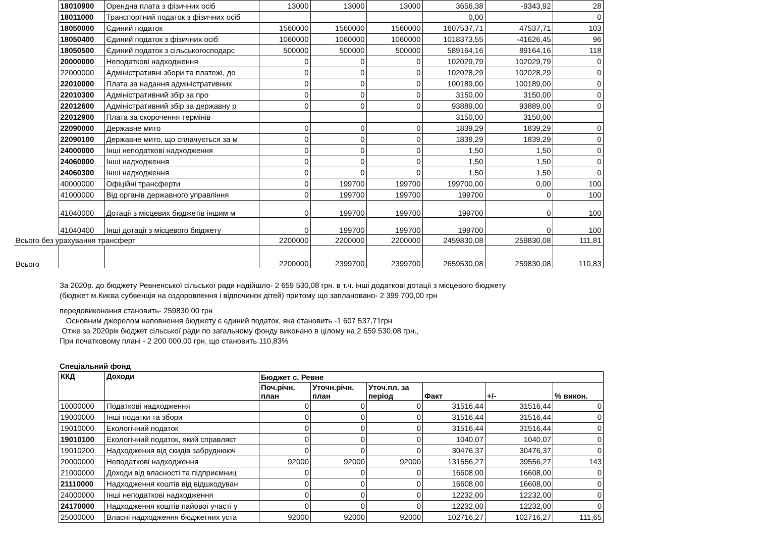| | 18010900 | Орендна плата з фізичних осіб | 13000 | 13000 | 13000 | 3656,38 | -9343,92 | 28 |
| | 18011000 | Транспортний податок з фізичних осіб | | | | 0,00 | | 0 |
| | 18050000 | Єдиний податок | 1560000 | 1560000 | 1560000 | 1607537,71 | 47537,71 | 103 |
| | 18050400 | Єдиний податок з фізичних осіб | 1060000 | 1060000 | 1060000 | 1018373,55 | -41626,45 | 96 |
| | 18050500 | Єдиний податок з сільськогосподарс | 500000 | 500000 | 500000 | 589164,16 | 89164,16 | 118 |
| | 20000000 | Неподаткові надходження | 0 | 0 | 0 | 102029,79 | 102029,79 | 0 |
| | 22000000 | Адміністративні збори та платежі, до | 0 | 0 | 0 | 102028,29 | 102028,29 | 0 |
| | 22010000 | Плата за надання адміністративних | 0 | 0 | 0 | 100189,00 | 100189,00 | 0 |
| | 22010300 | Адміністративний збір за про | 0 | 0 | 0 | 3150,00 | 3150,00 | 0 |
| | 22012600 | Адміністративний збір за державну р | 0 | 0 | 0 | 93889,00 | 93889,00 | 0 |
| | 22012900 | Плата за скорочення термінів | | | | 3150,00 | 3150,00 | |
| | 22090000 | Державне мито | 0 | 0 | 0 | 1839,29 | 1839,29 | 0 |
| | 22090100 | Державне мито, що сплачується за м | 0 | 0 | 0 | 1839,29 | 1839,29 | 0 |
| | 24000000 | Інші неподаткові надходження | 0 | 0 | 0 | 1,50 | 1,50 | 0 |
| | 24060000 | Інші надходження | 0 | 0 | 0 | 1,50 | 1,50 | 0 |
| | 24060300 | Інші надходження | 0 | 0 | 0 | 1,50 | 1,50 | 0 |
| | 40000000 | Офіційні трансферти | 0 | 199700 | 199700 | 199700,00 | 0,00 | 100 |
| | 41000000 | Від органів державного управління | 0 | 199700 | 199700 | 199700 | 0 | 100 |
| | 41040000 | Дотації з місцевих бюджетів іншим м | 0 | 199700 | 199700 | 199700 | 0 | 100 |
| | 41040400 | Інші дотації з місцевого бюджету | 0 | 199700 | 199700 | 199700 | 0 | 100 |
| Всього без урахування трансферт | | | 2200000 | 2200000 | 2200000 | 2459830,08 | 259830,08 | 111,81 |
| Всього | | | 2200000 | 2399700 | 2399700 | 2659530,08 | 259830,08 | 110,83 |
За 2020р. до бюджету Ревненської сільської ради надійшло- 2 659 530,08 грн. в т.ч. інші додаткові дотації з місцевого бюджету
(бюджет м.Києва субвенція на оздоровлення і відпочинок дітей) притому що заплановано- 2 399 700,00 грн
передовиконання становить- 259830,00 грн
Основним джерелом наповнення бюджету є єдиний податок, яка становить -1 607 537,71грн
Отже за 2020рік бюджет сільської ради по загальному фонду виконано в цілому на 2 659 530,08 грн.,
При початковому плані - 2 200 000,00 грн, що становить 110,83%
Спеціальний фонд
| ККД | Доходи | Бюджет с. Ревне | | | | | |
| --- | --- | --- | --- | --- | --- | --- | --- |
| | | Поч.річн. план | Уточн.річн. план | Уточ.пл. за період | Факт | +/- | % викон. |
| 10000000 | Податкові надходження | 0 | 0 | 0 | 31516,44 | 31516,44 | 0 |
| 19000000 | Інші податки та збори | 0 | 0 | 0 | 31516,44 | 31516,44 | 0 |
| 19010000 | Екологічний податок | 0 | 0 | 0 | 31516,44 | 31516,44 | 0 |
| 19010100 | Екологічний податок, який справляєт | 0 | 0 | 0 | 1040,07 | 1040,07 | 0 |
| 19010200 | Надходження від скидів забруднююч | 0 | 0 | 0 | 30476,37 | 30476,37 | 0 |
| 20000000 | Неподаткові надходження | 92000 | 92000 | 92000 | 131556,27 | 39556,27 | 143 |
| 21000000 | Доходи від власності та підприємниц | 0 | 0 | 0 | 16608,00 | 16608,00 | 0 |
| 21110000 | Надходження коштів від відшкодуван | 0 | 0 | 0 | 16608,00 | 16608,00 | 0 |
| 24000000 | Інші неподаткові надходження | 0 | 0 | 0 | 12232,00 | 12232,00 | 0 |
| 24170000 | Надходження коштів пайової участі у | 0 | 0 | 0 | 12232,00 | 12232,00 | 0 |
| 25000000 | Власні надходження бюджетних уста | 92000 | 92000 | 92000 | 102716,27 | 102716,27 | 111,65 |